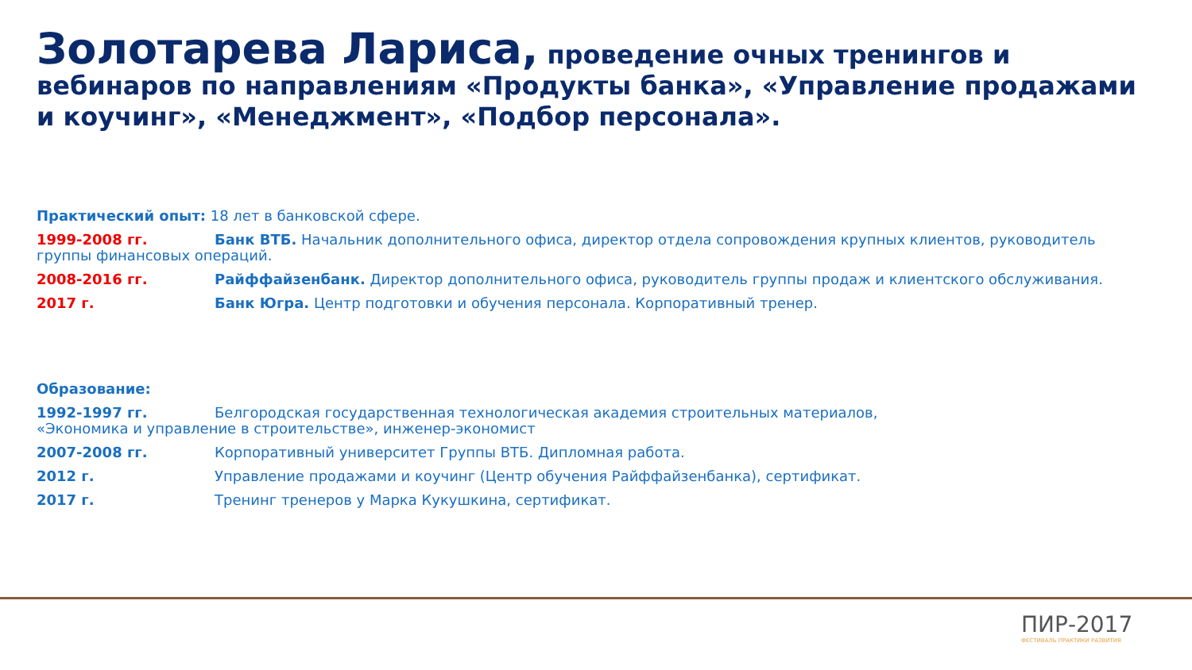Золотарева Лариса, проведение очных тренингов и вебинаров по направлениям «Продукты банка», «Управление продажами и коучинг», «Менеджмент», «Подбор персонала».
Практический опыт: 18 лет в банковской сфере.
1999-2008 гг. Банк ВТБ. Начальник дополнительного офиса, директор отдела сопровождения крупных клиентов, руководитель
группы финансовых операций.
2008-2016 гг. Райффайзенбанк. Директор дополнительного офиса, руководитель группы продаж и клиентского обслуживания.
2017 г. Банк Югра. Центр подготовки и обучения персонала. Корпоративный тренер.
Образование:
1992-1997 гг. Белгородская государственная технологическая академия строительных материалов,
«Экономика и управление в строительстве», инженер-экономист
2007-2008 гг. Корпоративный университет Группы ВТБ. Дипломная работа.
2012 г. Управление продажами и коучинг (Центр обучения Райффайзенбанка), сертификат.
2017 г. Тренинг тренеров у Марка Кукушкина, сертификат.
ПИР-2017
ФЕСТИВАЛЬ ПРАКТИКИ РАЗВИТИЯ